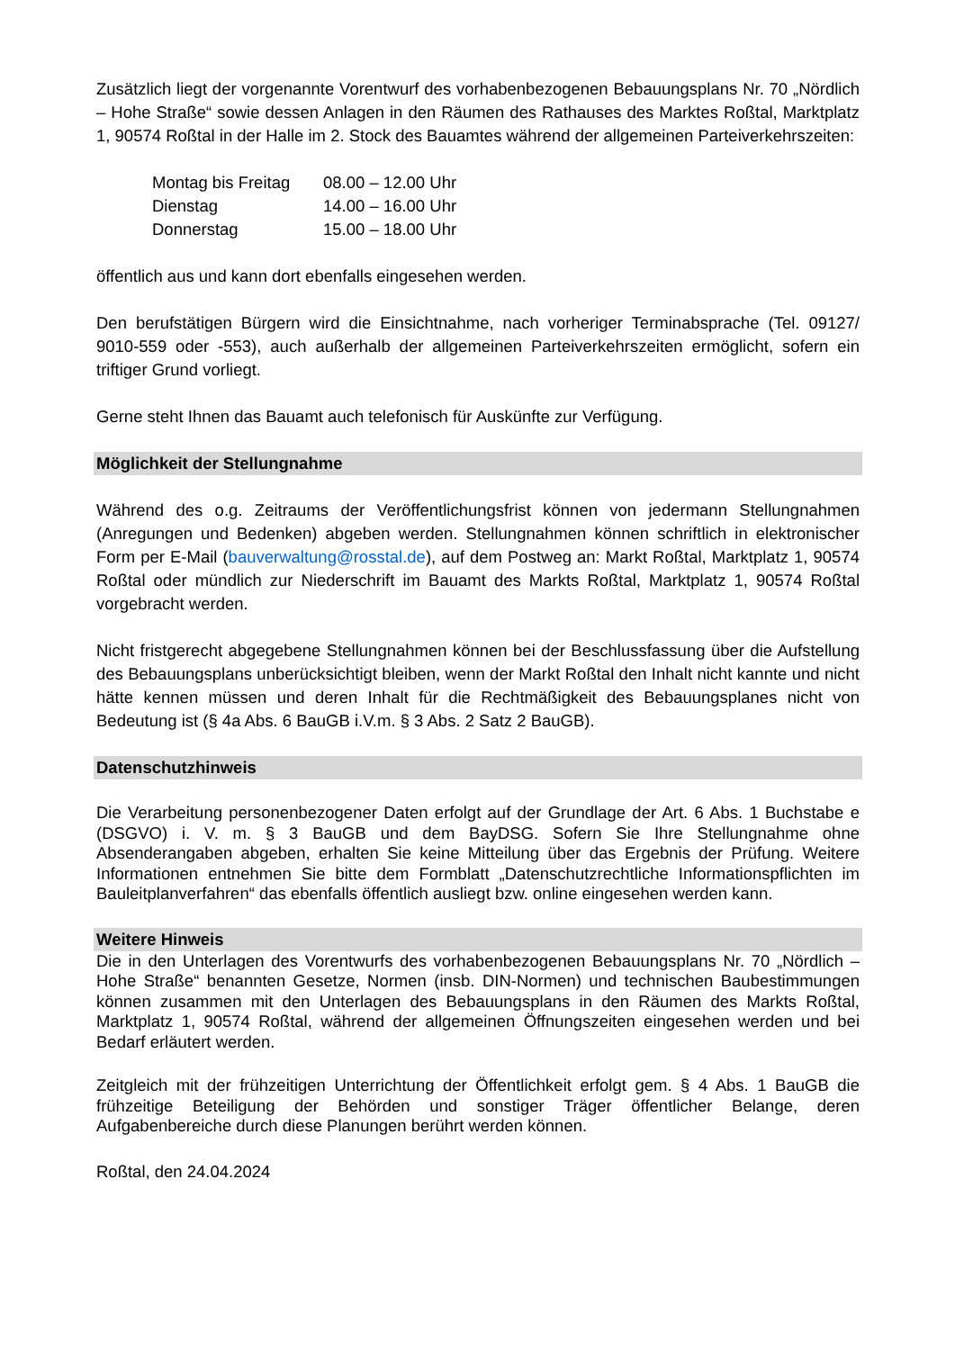Zusätzlich liegt der vorgenannte Vorentwurf des vorhabenbezogenen Bebauungsplans Nr. 70 „Nördlich – Hohe Straße“ sowie dessen Anlagen in den Räumen des Rathauses des Marktes Roßtal, Marktplatz 1, 90574 Roßtal in der Halle im 2. Stock des Bauamtes während der allgemeinen Parteiverkehrszeiten:
| Montag bis Freitag | 08.00 – 12.00 Uhr |
| Dienstag | 14.00 – 16.00 Uhr |
| Donnerstag | 15.00 – 18.00 Uhr |
öffentlich aus und kann dort ebenfalls eingesehen werden.
Den berufstätigen Bürgern wird die Einsichtnahme, nach vorheriger Terminabsprache (Tel. 09127/ 9010-559 oder -553), auch außerhalb der allgemeinen Parteiverkehrszeiten ermöglicht, sofern ein triftiger Grund vorliegt.
Gerne steht Ihnen das Bauamt auch telefonisch für Auskünfte zur Verfügung.
Möglichkeit der Stellungnahme
Während des o.g. Zeitraums der Veröffentlichungsfrist können von jedermann Stellungnahmen (Anregungen und Bedenken) abgeben werden. Stellungnahmen können schriftlich in elektronischer Form per E-Mail (bauverwaltung@rosstal.de), auf dem Postweg an: Markt Roßtal, Marktplatz 1, 90574 Roßtal oder mündlich zur Niederschrift im Bauamt des Markts Roßtal, Marktplatz 1, 90574 Roßtal vorgebracht werden.
Nicht fristgerecht abgegebene Stellungnahmen können bei der Beschlussfassung über die Aufstellung des Bebauungsplans unberücksichtigt bleiben, wenn der Markt Roßtal den Inhalt nicht kannte und nicht hätte kennen müssen und deren Inhalt für die Rechtmäßigkeit des Bebauungsplanes nicht von Bedeutung ist (§ 4a Abs. 6 BauGB i.V.m. § 3 Abs. 2 Satz 2 BauGB).
Datenschutzhinweis
Die Verarbeitung personenbezogener Daten erfolgt auf der Grundlage der Art. 6 Abs. 1 Buchstabe e (DSGVO) i. V. m. § 3 BauGB und dem BayDSG. Sofern Sie Ihre Stellungnahme ohne Absenderangaben abgeben, erhalten Sie keine Mitteilung über das Ergebnis der Prüfung. Weitere Informationen entnehmen Sie bitte dem Formblatt „Datenschutzrechtliche Informationspflichten im Bauleitplanverfahren“ das ebenfalls öffentlich ausliegt bzw. online eingesehen werden kann.
Weitere Hinweis
Die in den Unterlagen des Vorentwurfs des vorhabenbezogenen Bebauungsplans Nr. 70 „Nördlich – Hohe Straße“ benannten Gesetze, Normen (insb. DIN-Normen) und technischen Baubestimmungen können zusammen mit den Unterlagen des Bebauungsplans in den Räumen des Markts Roßtal, Marktplatz 1, 90574 Roßtal, während der allgemeinen Öffnungszeiten eingesehen werden und bei Bedarf erläutert werden.
Zeitgleich mit der frühzeitigen Unterrichtung der Öffentlichkeit erfolgt gem. § 4 Abs. 1 BauGB die frühzeitige Beteiligung der Behörden und sonstiger Träger öffentlicher Belange, deren Aufgabenbereiche durch diese Planungen berührt werden können.
Roßtal, den 24.04.2024